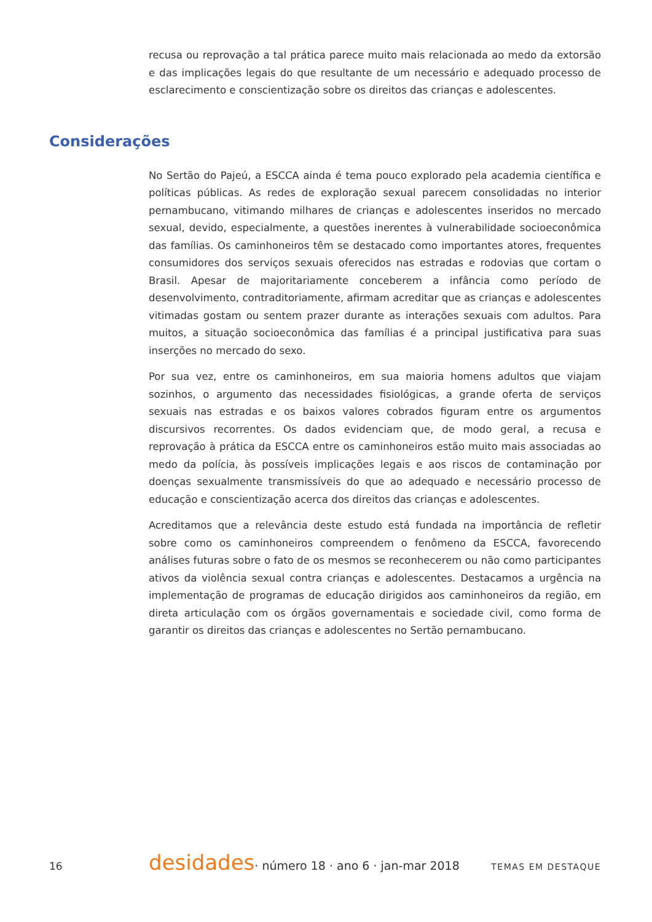recusa ou reprovação a tal prática parece muito mais relacionada ao medo da extorsão e das implicações legais do que resultante de um necessário e adequado processo de esclarecimento e conscientização sobre os direitos das crianças e adolescentes.
Considerações
No Sertão do Pajeú, a ESCCA ainda é tema pouco explorado pela academia científica e políticas públicas. As redes de exploração sexual parecem consolidadas no interior pernambucano, vitimando milhares de crianças e adolescentes inseridos no mercado sexual, devido, especialmente, a questões inerentes à vulnerabilidade socioeconômica das famílias. Os caminhoneiros têm se destacado como importantes atores, frequentes consumidores dos serviços sexuais oferecidos nas estradas e rodovias que cortam o Brasil. Apesar de majoritariamente conceberem a infância como período de desenvolvimento, contraditoriamente, afirmam acreditar que as crianças e adolescentes vitimadas gostam ou sentem prazer durante as interações sexuais com adultos. Para muitos, a situação socioeconômica das famílias é a principal justificativa para suas inserções no mercado do sexo.
Por sua vez, entre os caminhoneiros, em sua maioria homens adultos que viajam sozinhos, o argumento das necessidades fisiológicas, a grande oferta de serviços sexuais nas estradas e os baixos valores cobrados figuram entre os argumentos discursivos recorrentes. Os dados evidenciam que, de modo geral, a recusa e reprovação à prática da ESCCA entre os caminhoneiros estão muito mais associadas ao medo da polícia, às possíveis implicações legais e aos riscos de contaminação por doenças sexualmente transmissíveis do que ao adequado e necessário processo de educação e conscientização acerca dos direitos das crianças e adolescentes.
Acreditamos que a relevância deste estudo está fundada na importância de refletir sobre como os caminhoneiros compreendem o fenômeno da ESCCA, favorecendo análises futuras sobre o fato de os mesmos se reconhecerem ou não como participantes ativos da violência sexual contra crianças e adolescentes. Destacamos a urgência na implementação de programas de educação dirigidos aos caminhoneiros da região, em direta articulação com os órgãos governamentais e sociedade civil, como forma de garantir os direitos das crianças e adolescentes no Sertão pernambucano.
16 desidades · número 18 · ano 6 · jan-mar 2018 TEMAS EM DESTAQUE